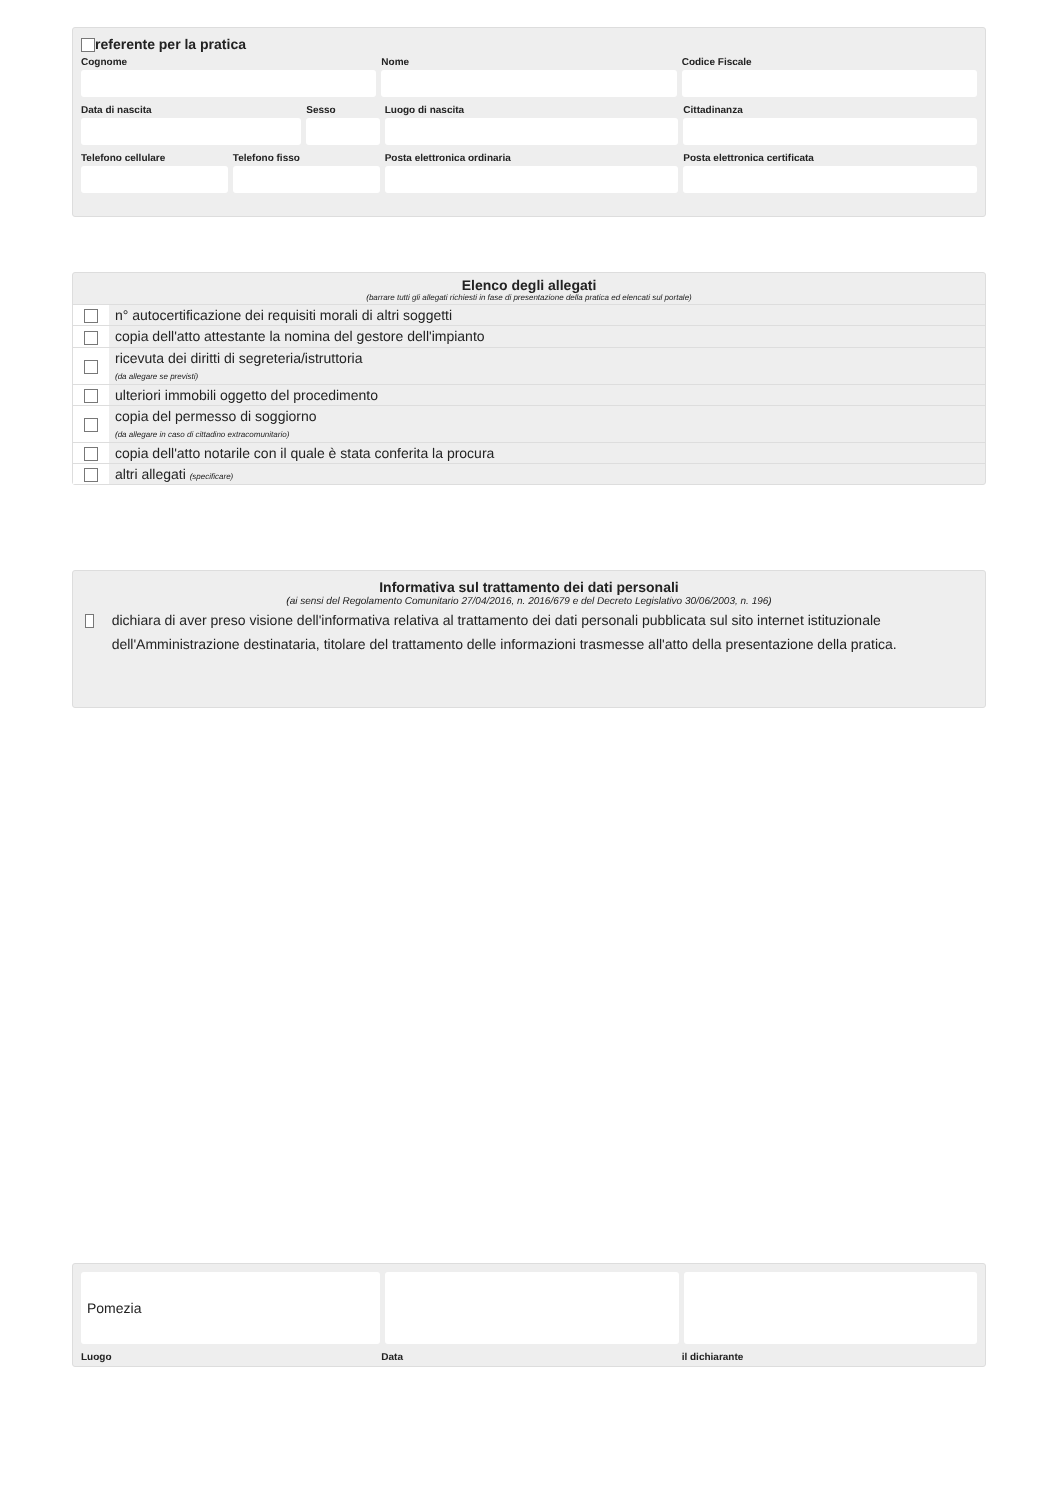referente per la pratica
Cognome Nome Codice Fiscale
Data di nascita Sesso Luogo di nascita Cittadinanza
Telefono cellulare Telefono fisso Posta elettronica ordinaria Posta elettronica certificata
Elenco degli allegati
(barrare tutti gli allegati richiesti in fase di presentazione della pratica ed elencati sul portale)
| | n° autocertificazione dei requisiti morali di altri soggetti |
| | copia dell'atto attestante la nomina del gestore dell'impianto |
| | ricevuta dei diritti di segreteria/istruttoria (da allegare se previsti) |
| | ulteriori immobili oggetto del procedimento |
| | copia del permesso di soggiorno (da allegare in caso di cittadino extracomunitario) |
| | copia dell'atto notarile con il quale è stata conferita la procura |
| | altri allegati (specificare) |
Informativa sul trattamento dei dati personali
(ai sensi del Regolamento Comunitario 27/04/2016, n. 2016/679 e del Decreto Legislativo 30/06/2003, n. 196)
dichiara di aver preso visione dell'informativa relativa al trattamento dei dati personali pubblicata sul sito internet istituzionale dell'Amministrazione destinataria, titolare del trattamento delle informazioni trasmesse all'atto della presentazione della pratica.
Pomezia
Luogo Data il dichiarante